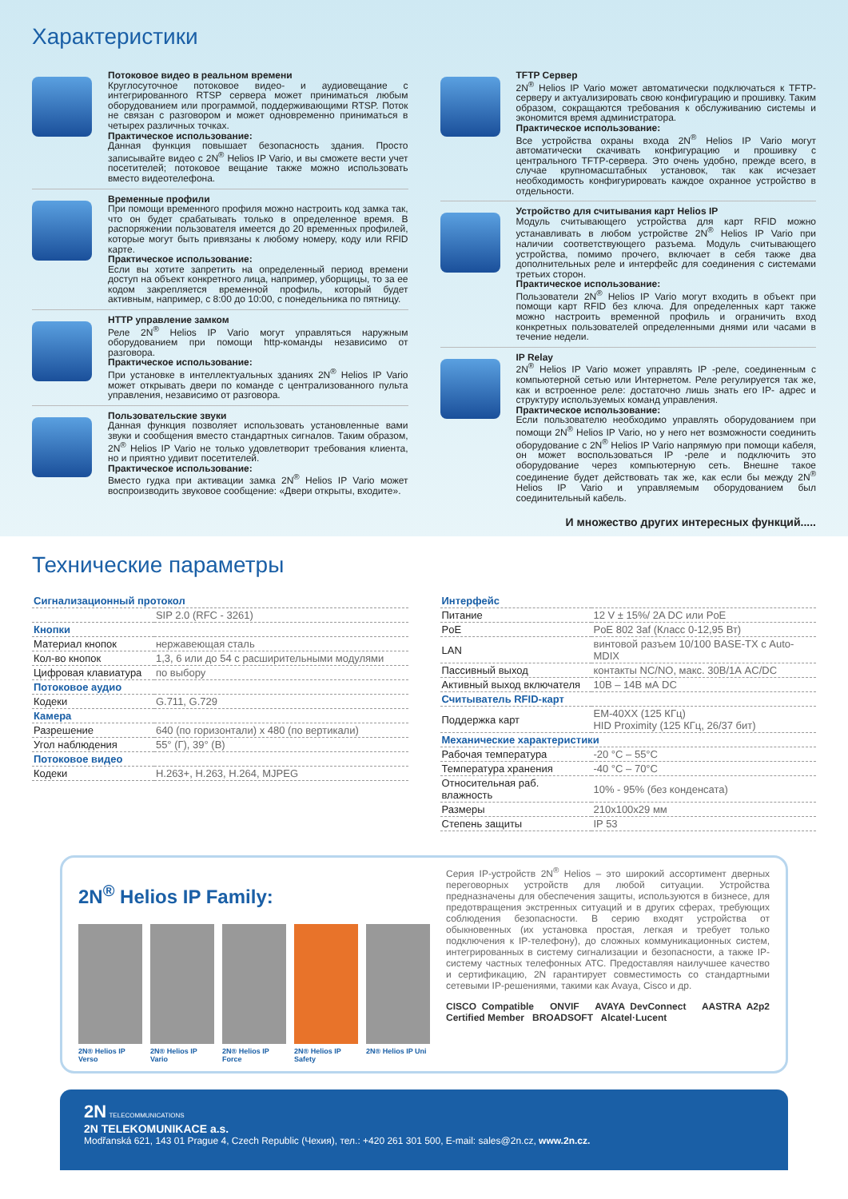Характеристики
Потоковое видео в реальном времени
Круглосуточное потоковое видео- и аудиовещание с интегрированного RTSP сервера может приниматься любым оборудованием или программой, поддерживающими RTSP. Поток не связан с разговором и может одновременно приниматься в четырех различных точках.
Практическое использование:
Данная функция повышает безопасность здания. Просто записывайте видео с 2N<sup>®</sup> Helios IP Vario, и вы сможете вести учет посетителей; потоковое вещание также можно использовать вместо видеотелефона.
Временные профили
При помощи временного профиля можно настроить код замка так, что он будет срабатывать только в определенное время. В распоряжении пользователя имеется до 20 временных профилей, которые могут быть привязаны к любому номеру, коду или RFID карте.
Практическое использование:
Если вы хотите запретить на определенный период времени доступ на объект конкретного лица, например, уборщицы, то за ее кодом закрепляется временной профиль, который будет активным, например, с 8:00 до 10:00, с понедельника по пятницу.
HTTP управление замком
Реле 2N<sup>®</sup> Helios IP Vario могут управляться наружным оборудованием при помощи http-команды независимо от разговора.
Практическое использование:
При установке в интеллектуальных зданиях 2N<sup>®</sup> Helios IP Vario может открывать двери по команде с централизованного пульта управления, независимо от разговора.
Пользовательские звуки
Данная функция позволяет использовать установленные вами звуки и сообщения вместо стандартных сигналов. Таким образом, 2N<sup>®</sup> Helios IP Vario не только удовлетворит требования клиента, но и приятно удивит посетителей.
Практическое использование:
Вместо гудка при активации замка 2N<sup>®</sup> Helios IP Vario может воспроизводить звуковое сообщение: «Двери открыты, входите».
TFTP Сервер
2N<sup>®</sup> Helios IP Vario может автоматически подключаться к TFTP-серверу и актуализировать свою конфигурацию и прошивку. Таким образом, сокращаются требования к обслуживанию системы и экономится время администратора.
Практическое использование:
Все устройства охраны входа 2N<sup>®</sup> Helios IP Vario могут автоматически скачивать конфигурацию и прошивку с центрального TFTP-сервера. Это очень удобно, прежде всего, в случае крупномасштабных установок, так как исчезает необходимость конфигурировать каждое охранное устройство в отдельности.
Устройство для считывания карт Helios IP
Модуль считывающего устройства для карт RFID можно устанавливать в любом устройстве 2N<sup>®</sup> Helios IP Vario при наличии соответствующего разъема. Модуль считывающего устройства, помимо прочего, включает в себя также два дополнительных реле и интерфейс для соединения с системами третьих сторон.
Практическое использование:
Пользователи 2N<sup>®</sup> Helios IP Vario могут входить в объект при помощи карт RFID без ключа. Для определенных карт также можно настроить временной профиль и ограничить вход конкретных пользователей определенными днями или часами в течение недели.
IP Relay
2N<sup>®</sup> Helios IP Vario может управлять IP -реле, соединенным с компьютерной сетью или Интернетом. Реле регулируется так же, как и встроенное реле: достаточно лишь знать его IP- адрес и структуру используемых команд управления.
Практическое использование:
Если пользователю необходимо управлять оборудованием при помощи 2N<sup>®</sup> Helios IP Vario, но у него нет возможности соединить оборудование с 2N<sup>®</sup> Helios IP Vario напрямую при помощи кабеля, он может воспользоваться IP -реле и подключить это оборудование через компьютерную сеть. Внешне такое соединение будет действовать так же, как если бы между 2N<sup>®</sup> Helios IP Vario и управляемым оборудованием был соединительный кабель.
И множество других интересных функций.....
Технические параметры
| Сигнализационный протокол | |
| --- | --- |
| | SIP 2.0 (RFC - 3261) |
| Кнопки | |
| Материал кнопок | нержавеющая сталь |
| Кол-во кнопок | 1,3, 6 или до 54 с расширительными модулями |
| Цифровая клавиатура | по выбору |
| Потоковое аудио | |
| Кодеки | G.711, G.729 |
| Камера | |
| Разрешение | 640 (по горизонтали) x 480 (по вертикали) |
| Угол наблюдения | 55° (Г), 39° (В) |
| Потоковое видео | |
| Кодеки | H.263+, H.263, H.264, MJPEG |
| Интерфейс | |
| --- | --- |
| Питание | 12 V ± 15%/ 2A DC или PoE |
| PoE | PoE 802 3af (Класс 0-12,95 Вт) |
| LAN | винтовой разъем 10/100 BASE-TX с Auto-MDIX |
| Пассивный выход | контакты NC/NO, макс. 30В/1А AC/DC |
| Активный выход включателя | 10В – 14В мА DC |
| Считыватель RFID-карт | |
| Поддержка карт | EM-40XX (125 КГц) HID Proximity (125 КГц, 26/37 бит) |
| Механические характеристики | |
| Рабочая температура | -20 °C – 55°C |
| Температура хранения | -40 °C – 70°C |
| Относительная раб. влажность | 10% - 95% (без конденсата) |
| Размеры | 210x100x29 мм |
| Степень защиты | IP 53 |
2N<sup>®</sup> Helios IP Family:
2N® Helios IP Verso
2N® Helios IP Vario
2N® Helios IP Force
2N® Helios IP Safety
2N® Helios IP Uni
Серия IP-устройств 2N<sup>®</sup> Helios – это широкий ассортимент дверных переговорных устройств для любой ситуации. Устройства предназначены для обеспечения защиты, используются в бизнесе, для предотвращения экстренных ситуаций и в других сферах, требующих соблюдения безопасности. В серию входят устройства от обыкновенных (их установка простая, легкая и требует только подключения к IP-телефону), до сложных коммуникационных систем, интегрированных в систему сигнализации и безопасности, а также IP-систему частных телефонных АТС. Предоставляя наилучшее качество и сертификацию, 2N гарантирует совместимость со стандартными сетевыми IP-решениями, такими как Avaya, Cisco и др.
CISCO Compatible ONVIF AVAYA DevConnect AASTRA A2p2 Certified Member BROADSOFT Alcatel·Lucent
2N TELECOMMUNICATIONS
2N TELEKOMUNIKACE a.s.
Modřanská 621, 143 01 Prague 4, Czech Republic (Чехия), тел.: +420 261 301 500, E-mail: sales@2n.cz, www.2n.cz.